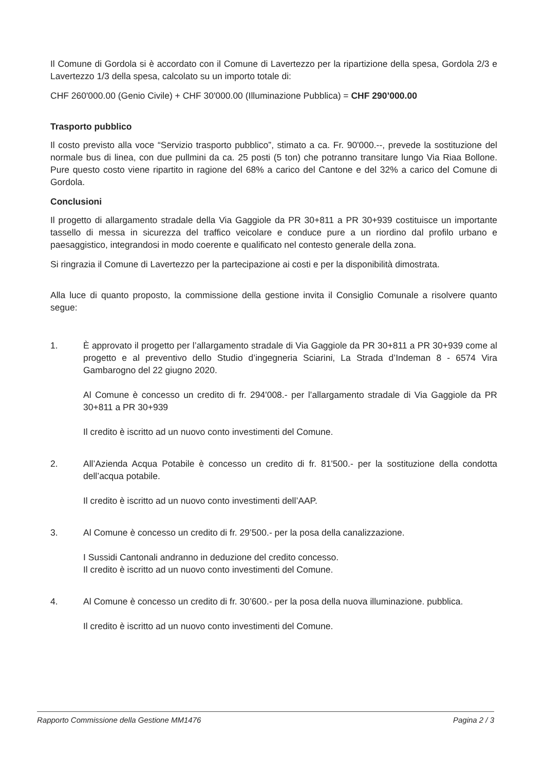Il Comune di Gordola si è accordato con il Comune di Lavertezzo per la ripartizione della spesa, Gordola 2/3 e Lavertezzo 1/3 della spesa, calcolato su un importo totale di:
CHF 260'000.00 (Genio Civile) + CHF 30'000.00 (Illuminazione Pubblica) = CHF 290’000.00
Trasporto pubblico
Il costo previsto alla voce “Servizio trasporto pubblico”, stimato a ca. Fr. 90'000.--, prevede la sostituzione del normale bus di linea, con due pullmini da ca. 25 posti (5 ton) che potranno transitare lungo Via Riaa Bollone. Pure questo costo viene ripartito in ragione del 68% a carico del Cantone e del 32% a carico del Comune di Gordola.
Conclusioni
Il progetto di allargamento stradale della Via Gaggiole da PR 30+811 a PR 30+939 costituisce un importante tassello di messa in sicurezza del traffico veicolare e conduce pure a un riordino dal profilo urbano e paesaggistico, integrandosi in modo coerente e qualificato nel contesto generale della zona.
Si ringrazia il Comune di Lavertezzo per la partecipazione ai costi e per la disponibilità dimostrata.
Alla luce di quanto proposto, la commissione della gestione invita il Consiglio Comunale a risolvere quanto segue:
1. È approvato il progetto per l’allargamento stradale di Via Gaggiole da PR 30+811 a PR 30+939 come al progetto e al preventivo dello Studio d’ingegneria Sciarini, La Strada d’Indeman 8 - 6574 Vira Gambarogno del 22 giugno 2020.
Al Comune è concesso un credito di fr. 294'008.- per l’allargamento stradale di Via Gaggiole da PR 30+811 a PR 30+939
Il credito è iscritto ad un nuovo conto investimenti del Comune.
2. All’Azienda Acqua Potabile è concesso un credito di fr. 81'500.- per la sostituzione della condotta dell’acqua potabile.
Il credito è iscritto ad un nuovo conto investimenti dell’AAP.
3. Al Comune è concesso un credito di fr. 29’500.- per la posa della canalizzazione.
I Sussidi Cantonali andranno in deduzione del credito concesso.
Il credito è iscritto ad un nuovo conto investimenti del Comune.
4. Al Comune è concesso un credito di fr. 30’600.- per la posa della nuova illuminazione. pubblica.
Il credito è iscritto ad un nuovo conto investimenti del Comune.
Rapporto Commissione della Gestione MM1476 Pagina 2 / 3